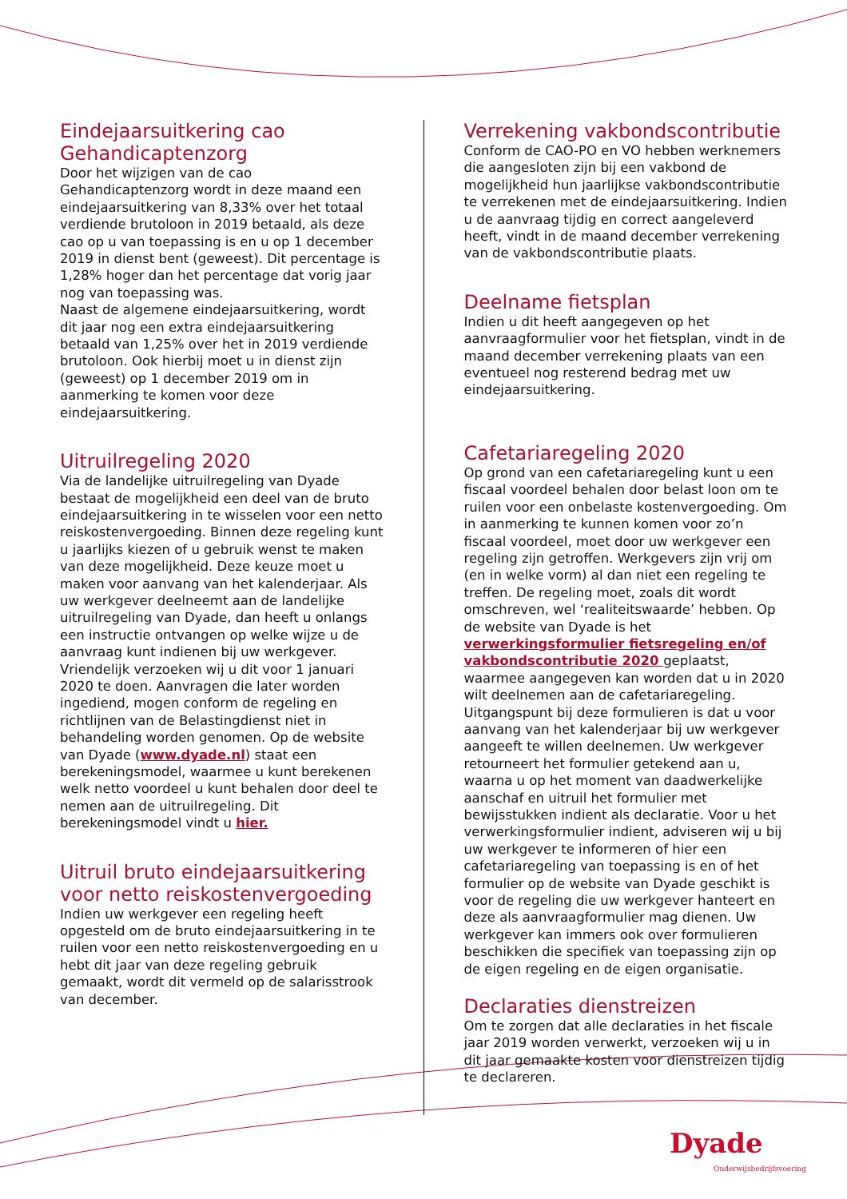Eindejaarsuitkering cao Gehandicaptenzorg
Door het wijzigen van de cao Gehandicaptenzorg wordt in deze maand een eindejaarsuitkering van 8,33% over het totaal verdiende brutoloon in 2019 betaald, als deze cao op u van toepassing is en u op 1 december 2019 in dienst bent (geweest). Dit percentage is 1,28% hoger dan het percentage dat vorig jaar nog van toepassing was.
Naast de algemene eindejaarsuitkering, wordt dit jaar nog een extra eindejaarsuitkering betaald van 1,25% over het in 2019 verdiende brutoloon. Ook hierbij moet u in dienst zijn (geweest) op 1 december 2019 om in aanmerking te komen voor deze eindejaarsuitkering.
Uitruilregeling 2020
Via de landelijke uitruilregeling van Dyade bestaat de mogelijkheid een deel van de bruto eindejaarsuitkering in te wisselen voor een netto reiskostenvergoeding. Binnen deze regeling kunt u jaarlijks kiezen of u gebruik wenst te maken van deze mogelijkheid. Deze keuze moet u maken voor aanvang van het kalenderjaar. Als uw werkgever deelneemt aan de landelijke uitruilregeling van Dyade, dan heeft u onlangs een instructie ontvangen op welke wijze u de aanvraag kunt indienen bij uw werkgever. Vriendelijk verzoeken wij u dit voor 1 januari 2020 te doen. Aanvragen die later worden ingediend, mogen conform de regeling en richtlijnen van de Belastingdienst niet in behandeling worden genomen. Op de website van Dyade (www.dyade.nl) staat een berekeningsmodel, waarmee u kunt berekenen welk netto voordeel u kunt behalen door deel te nemen aan de uitruilregeling. Dit berekeningsmodel vindt u hier.
Uitruil bruto eindejaarsuitkering voor netto reiskostenvergoeding
Indien uw werkgever een regeling heeft opgesteld om de bruto eindejaarsuitkering in te ruilen voor een netto reiskostenvergoeding en u hebt dit jaar van deze regeling gebruik gemaakt, wordt dit vermeld op de salarisstrook van december.
Verrekening vakbondscontributie
Conform de CAO-PO en VO hebben werknemers die aangesloten zijn bij een vakbond de mogelijkheid hun jaarlijkse vakbondscontributie te verrekenen met de eindejaarsuitkering. Indien u de aanvraag tijdig en correct aangeleverd heeft, vindt in de maand december verrekening van de vakbondscontributie plaats.
Deelname fietsplan
Indien u dit heeft aangegeven op het aanvraagformulier voor het fietsplan, vindt in de maand december verrekening plaats van een eventueel nog resterend bedrag met uw eindejaarsuitkering.
Cafetariaregeling 2020
Op grond van een cafetariaregeling kunt u een fiscaal voordeel behalen door belast loon om te ruilen voor een onbelaste kostenvergoeding. Om in aanmerking te kunnen komen voor zo’n fiscaal voordeel, moet door uw werkgever een regeling zijn getroffen. Werkgevers zijn vrij om (en in welke vorm) al dan niet een regeling te treffen. De regeling moet, zoals dit wordt omschreven, wel ‘realiteitswaarde’ hebben. Op de website van Dyade is het verwerkingsformulier fietsregeling en/of vakbondscontributie 2020 geplaatst, waarmee aangegeven kan worden dat u in 2020 wilt deelnemen aan de cafetariaregeling. Uitgangspunt bij deze formulieren is dat u voor aanvang van het kalenderjaar bij uw werkgever aangeeft te willen deelnemen. Uw werkgever retourneert het formulier getekend aan u, waarna u op het moment van daadwerkelijke aanschaf en uitruil het formulier met bewijsstukken indient als declaratie. Voor u het verwerkingsformulier indient, adviseren wij u bij uw werkgever te informeren of hier een cafetariaregeling van toepassing is en of het formulier op de website van Dyade geschikt is voor de regeling die uw werkgever hanteert en deze als aanvraagformulier mag dienen. Uw werkgever kan immers ook over formulieren beschikken die specifiek van toepassing zijn op de eigen regeling en de eigen organisatie.
Declaraties dienstreizen
Om te zorgen dat alle declaraties in het fiscale jaar 2019 worden verwerkt, verzoeken wij u in dit jaar gemaakte kosten voor dienstreizen tijdig te declareren.
Dyade
Onderwijsbedrijfsvoering